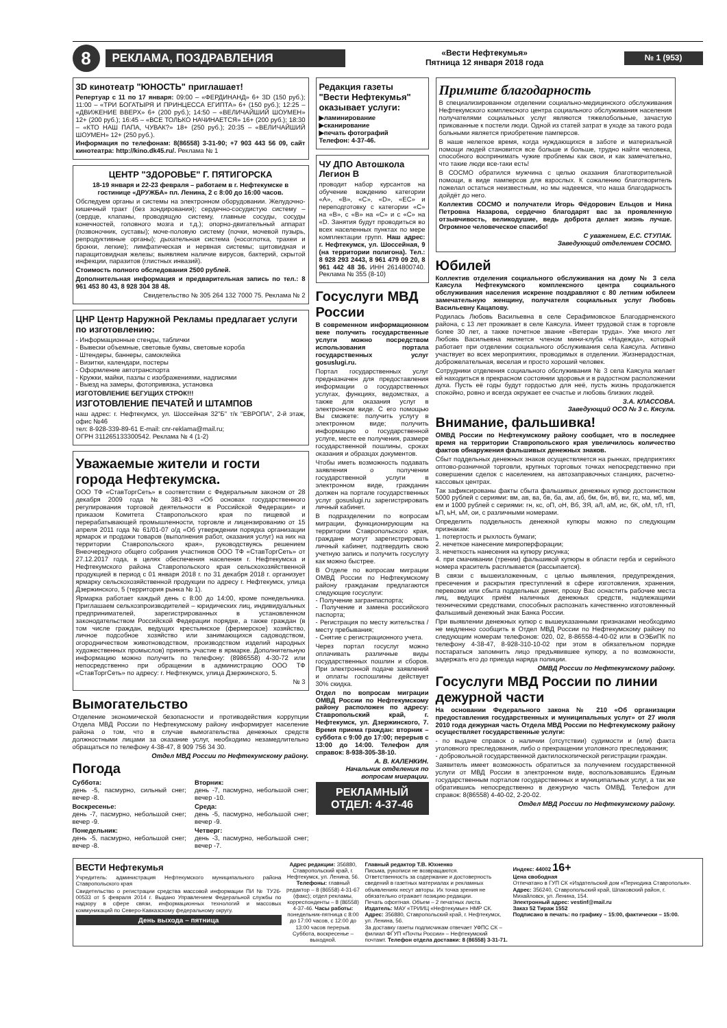8
РЕКЛАМА, ПОЗДРАВЛЕНИЯ
«Вести Нефтекумья»
Пятница 12 января 2018 года
№ 1 (953)
3D кинотеатр "ЮНОСТЬ" приглашает!
Репертуар с 11 по 17 января: 09:00 – «ФЕРДИНАНД» 6+ 3D (150 руб.); 11:00 – «ТРИ БОГАТЫРЯ И ПРИНЦЕССА ЕГИПТА» 6+ (150 руб.); 12:25 – «ДВИЖЕНИЕ ВВЕРХ» 6+ (200 руб.); 14:50 – «ВЕЛИЧАЙШИЙ ШОУМЕН» 12+ (200 руб.); 16:45 – «ВСЕ ТОЛЬКО НАЧИНАЕТСЯ» 16+ (200 руб.); 18:30 – «КТО НАШ ПАПА, ЧУВАК?» 18+ (250 руб.); 20:35 – «ВЕЛИЧАЙШИЙ ШОУМЕН» 12+ (250 руб.).
Информация по телефонам: 8(86558) 3-31-90; +7 903 443 56 09, сайт кинотеатра: http://kino.dk45.ru/. Реклама № 1
ЦЕНТР "ЗДОРОВЬЕ" Г. ПЯТИГОРСКА
18-19 января и 22-23 февраля – работаем в г. Нефтекумске в гостинице «ДРУЖБА» пл. Ленина, 2 с 8:00 до 16:00 часов.
Обследуем органы и системы на электронном оборудовании. Желудочно-кишечный тракт (без зондирования); сердечно-сосудистую систему – (сердце, клапаны, проводящую систему, главные сосуды, сосуды конечностей, головного мозга и т.д.); опорно-двигательный аппарат (позвоночник, суставы); моче-половую систему (почки, мочевой пузырь, репродуктивные органы); дыхательная система (носоглотка, трахеи и бронхи, легкие); лимфатическая и нервная системы; щитовидная и паращитовидная железы; выявляем наличие вирусов, бактерий, скрытой инфекции, паразитов (глистных инвазий).
Стоимость полного обследования 2500 рублей.
Дополнительная информация и предварительная запись по тел.: 8 961 453 80 43, 8 928 304 38 48.
Свидетельство № 305 264 132 7000 75. Реклама № 2
ЦНР Центр Наружной Рекламы предлагает услуги по изготовлению:
- Информационные стенды, таблички
- Вывески объемные, световые буквы, световые короба
- Штендеры, баннеры, самоклейка
- Визитки, календари, постеры
- Оформление автотранспорта
- Кружки, майки, пазлы с изображениями, надписями
- Выезд на замеры, фотопривязка, установка
ИЗГОТОВЛЕНИЕ БЕГУЩИХ СТРОК!!!
ИЗГОТОВЛЕНИЕ ПЕЧАТЕЙ И ШТАМПОВ
наш адрес: г. Нефтекумск, ул. Шоссейная 32"Б" т/к "ЕВРОПА", 2-й этаж, офис №46
тел: 8-928-339-89-61 E-mail: cnr-reklama@mail.ru;
ОГРН 311265133300542. Реклама № 4 (1-2)
Уважаемые жители и гости города Нефтекумска.
ООО ТФ «СтавТоргСеть» в соответствии с Федеральным законом от 28 декабря 2009 года № 381-ФЗ «Об основах государственного регулирования торговой деятельности в Российской Федерации» и приказом Комитета Ставропольского края по пищевой и перерабатывающей промышленности, торговле и лицензированию от 15 апреля 2011 года № 61/01-07 о/д «Об утверждении порядка организации ярмарок и продажи товаров (выполнения работ, оказания услуг) на них на территории Ставропольского края», руководствуясь решением Внеочередного общего собрания участников ООО ТФ «СтавТоргСеть» от 27.12.2017 года, в целях обеспечения населения г. Нефтекумска и Нефтекумского района Ставропольского края сельскохозяйственной продукцией в период с 01 января 2018 г. по 31 декабря 2018 г. организует ярмарку сельскохозяйственной продукции по адресу г. Нефтекумск, улица Дзержинского, 5 (территория рынка № 1).
Ярмарка работает каждый день с 8:00 до 14:00, кроме понедельника. Приглашаем сельхозпроизводителей – юридических лиц, индивидуальных предпринимателей, зарегистрированных в установленном законодательством Российской Федерации порядке, а также граждан (в том числе граждан, ведущих крестьянское (фермерское) хозяйство, личное подсобное хозяйство или занимающихся садоводством, огородничеством животноводством, производством изделий народных художественных промыслов) принять участие в ярмарке. Дополнительную информацию можно получить по телефону: (8986558) 4-30-72 или непосредственно при обращении в администрацию ООО ТФ «СтавТоргСеть» по адресу: г. Нефтекумск, улица Дзержинского, 5.
№ 3
Вымогательство
Отделение экономической безопасности и противодействия коррупции Отдела МВД России по Нефтекумскому району информирует население района о том, что в случае вымогательства денежных средств должностными лицами за оказание услуг, необходимо незамедлительно обращаться по телефону 4-38-47, 8 909 756 34 30.
Отдел МВД России по Нефтекумскому району.
Погода
Суббота:
день -5, пасмурно, сильный снег; вечер -8.
Воскресенье:
день -7, пасмурно, небольшой снег; вечер -9.
Понедельник:
день -5, пасмурно, небольшой снег; вечер -8.
Вторник:
день -7, пасмурно, небольшой снег; вечер -10.
Среда:
день -5, пасмурно, небольшой снег; вечер -9.
Четверг:
день -3, пасмурно, небольшой снег; вечер -7.
Редакция газеты "Вести Нефтекумья" оказывает услуги:
▶ламинирование
▶сканирование
▶печать фотографий
Телефон: 4-37-46.
ЧУ ДПО Автошкола Легион В
проводит набор курсантов на обучение вождению категории «А», «В», «С», «D», «ЕС» и переподготовку с категории «С» на «В», с «В» на «С» и с «С» на «D. Занятия будут проводиться во всех населенных пунктах по мере комплектации групп. Наш адрес: г. Нефтекумск, ул. Шоссейная, 9 (на территории полигона). Тел.: 8 928 293 2443, 8 961 479 09 20, 8 961 442 48 36. ИНН 2614800740. Реклама № 355 (8-10)
Госуслуги МВД России
В современном информационном веке получить государственные услуги можно посредством использования портала государственных услуг gosuslugi.ru.
Портал государственных услуг предназначен для предоставления информации о государственных услугах, функциях, ведомствах, а также для оказания услуг в электронном виде. С его помощью Вы сможете: получить услугу в электронном виде; получить информацию о государственной услуге, месте ее получения, размере государственной пошлины, сроках оказания и образцах документов.
Чтобы иметь возможность подавать заявления о получении государственной услуги в электронном виде, гражданин должен на портале государственных услуг gosuslugi.ru зарегистрировать личный кабинет.
В подразделении по вопросам миграции, функционирующим на территории Ставропольского края, граждане могут зарегистрировать личный кабинет, подтвердить свою учетную запись и получить госуслугу как можно быстрее.
В Отделе по вопросам миграции ОМВД России по Нефтекумскому району гражданам предлагаются следующие госуслуги:
- Получение загранпаспорта;
- Получение и замена российского паспорта;
- Регистрация по месту жительства / месту пребывания;
- Снятие с регистрационного учета.
Через портал госуслуг можно оплачивать различные виды государственных пошлин и сборов. При электронной подаче заявлений и оплаты госпошлины действует 30% скидка.
Отдел по вопросам миграции ОМВД России по Нефтекумскому району расположен по адресу: Ставропольский край, г. Нефтекумск, ул. Дзержинского, 7. Время приема граждан: вторник – суббота с 9:00 до 17:00; перерыв с 13:00 до 14:00. Телефон для справок: 8-938-305-38-10.
А. В. КАЛЕНКИН.
Начальник отделения по вопросам миграции.
РЕКЛАМНЫЙ ОТДЕЛ: 4-37-46
Примите благодарность
В специализированном отделении социально-медицинского обслуживания Нефтекумского комплексного центра социального обслуживания населения получателями социальных услуг являются тяжелобольные, зачастую прикованные к постели люди. Одной из статей затрат в уходе за такого рода больными является приобретение памперсов.
В наше нелегкое время, когда нуждающихся в заботе и материальной помощи людей становится все больше и больше, трудно найти человека, способного воспринимать чужие проблемы как свои, и как замечательно, что такие люди все-таки есть!
В СОСМО обратился мужчина с целью оказания благотворительной помощи, в виде памперсов для взрослых. К сожалению благотворитель пожелал остаться неизвестным, но мы надеемся, что наша благодарность дойдёт до него.
Коллектив СОСМО и получатели Игорь Фёдорович Ельцов и Нина Петровна Назарова, сердечно благодарят вас за проявленную отзывчивость, великодушие, ведь доброта делает жизнь лучше. Огромное человеческое спасибо!
С уважением, Е.С. СТУПАК.
Заведующий отделением СОСМО.
Юбилей
Коллектив отделения социального обслуживания на дому № 3 села Каясула Нефтекумского комплексного центра социального обслуживания населения искренне поздравляют с 80 летним юбилеем замечательную женщину, получателя социальных услуг Любовь Васильевну Кацапову.
Родилась Любовь Васильевна в селе Серафимовское Благодарненского района, с 13 лет проживает в селе Каясула. Имеет трудовой стаж в торговле более 30 лет, а также почетное звание «Ветеран труда». Уже много лет Любовь Васильевна является членом мини-клуба «Надежда», который работает при отделении социального обслуживания села Каясула. Активно участвует во всех мероприятиях, проводимых в отделении. Жизнерадостная, доброжелательная, веселая и просто хороший человек.
Сотрудники отделения социального обслуживания № 3 села Каясула желает ей находиться в прекрасном состоянии здоровья и в радостном расположении духа. Пусть её годы будут гордостью для неё, пусть жизнь продолжается спокойно, ровно и всегда окружает ее счастье и любовь близких людей.
З.А. КЛАССОВА.
Заведующий ОСО № 3 с. Кясула.
Внимание, фальшивка!
ОМВД России по Нефтекумскому району сообщает, что в последнее время на территории Ставропольского края увеличилось количество фактов обнаружения фальшивых денежных знаков.
Сбыт поддельных денежных знаков осуществляется на рынках, предприятиях оптово-розничной торговли, крупных торговых точках непосредственно при совершении сделок с населением, на автозаправочных станциях, расчетно-кассовых центрах.
Так зафиксированы факты сбыта фальшивых денежных купюр достоинством 5000 рублей с сериями: вм, ав, ва, бв, ба, ам, аб, бм, бн, вб, ви, гс, ма, мб, мв, ем и 1000 рублей с сериями: гн, кс, оП, оН, Вб, ЗЯ, аЛ, аМ, ис, бК, оМ, тЛ, тП, ьП, ьН, ьМ, ои, с различными номерами.
Определить поддельность денежной купюры можно по следующим признакам:
1. потертость и рыхлость бумаги;
2. нечеткое нанесение микроперфорации;
3. нечеткость нанесения на купюру рисунка;
4. при смачивании (трении) фальшивой купюры в области герба и серийного номера краситель расплывается (рассыпается).
В связи с вышеизложенным, с целью выявления, предупреждения, пресечения и раскрытия преступлений в сфере изготовления, хранения, перевозки или сбыта поддельных денег, прошу Вас оснастить рабочие места лиц, ведущих приём наличных денежных средств, надлежащими техническими средствами, способных распознать качественно изготовленный фальшивый денежный знак Банка России.
При выявлении денежных купюр с вышеуказанными признаками необходимо не медленно сообщить в Отдел МВД России по Нефтекумскому району по следующим номерам телефонов: 020, 02, 8-86558-4-40-02 или в ОЭБиПК по телефону 4-38-47, 8-928-310-10-02 при этом в обязательном порядке постараться запомнить лицо предъявившее купюру, а по возможности, задержать его до приезда наряда полиции.
ОМВД России по Нефтекумскому району.
Госуслуги МВД России по линии дежурной части
На основании Федерального закона № 210 «Об организации предоставления государственных и муниципальных услуг» от 27 июля 2010 года дежурная часть Отдела МВД России по Нефтекумскому району осуществляет государственные услуги:
- по выдаче справок о наличии (отсутствии) судимости и (или) факта уголовного преследования, либо о прекращении уголовного преследования;
- добровольной государственной дактилоскопической регистрации граждан.
Заявитель имеет возможность обратиться за получением государственной услуги от МВД России в электронном виде, воспользовавшись Единым государственным порталом государственных и муниципальных услуг, а так же обратившись непосредственно в дежурную часть ОМВД. Телефон для справок: 8(86558) 4-40-02, 2-20-02.
Отдел МВД России по Нефтекумскому району.
ВЕСТИ Нефтекумья
Учредитель: администрация Нефтекумского муниципального района Ставропольского края
Свидетельство о регистрации средства массовой информации ПИ № ТУ26-00533 от 5 февраля 2014 г. Выдано Управлением Федеральной службы по надзору в сфере связи, информационных технологий и массовых коммуникаций по Северо-Кавказскому федеральному округу.
День выхода – пятница
Адрес редакции: 356880, Ставропольский край, г. Нефтекумск, ул. Ленина, 56. Телефоны: главный редактор – 8 (86558) 4-31-67 (факс); отдел рекламы, корреспонденты – 8 (86558) 4-37-46. Часы работы: понедельник-пятница с 8:00 до 17:00 часов, с 12:00 до 13:00 часов перерыв. Суббота, воскресенье – выходной.
Главный редактор Т.В. Юхненко
Письма, рукописи не возвращаются.
Ответственность за содержание и достоверность сведений в газетных материалах и рекламных объявлениях несут авторы. Их точка зрения не обязательно отражает позицию редакции.
Печать офсетная. Объем – 2 печатных листа.
Издатель: МАУ «ТРИИЦ «Нефтекумье» НМР СК. Адрес: 356880, Ставропольский край, г. Нефтекумск, ул. Ленина, 56.
За доставку газеты подписчикам отвечает УФПС СК – филиал ФГУП «Почты России» – Нефтекумский почтамт. Телефон отдела доставки: 8 (86558) 3-31-71.
Индекс: 44002 16+
Цена свободная
Отпечатано в ГУП СК «Издательский дом «Периодика Ставрополья». Адрес: 356240, Ставропольский край, Шпаковский район, г. Михайловск, ул. Ленина, 154.
Электронный адрес: vestinf@mail.ru
Заказ 52 Тираж 1552
Подписано в печать: по графику – 15:00, фактически – 15:00.